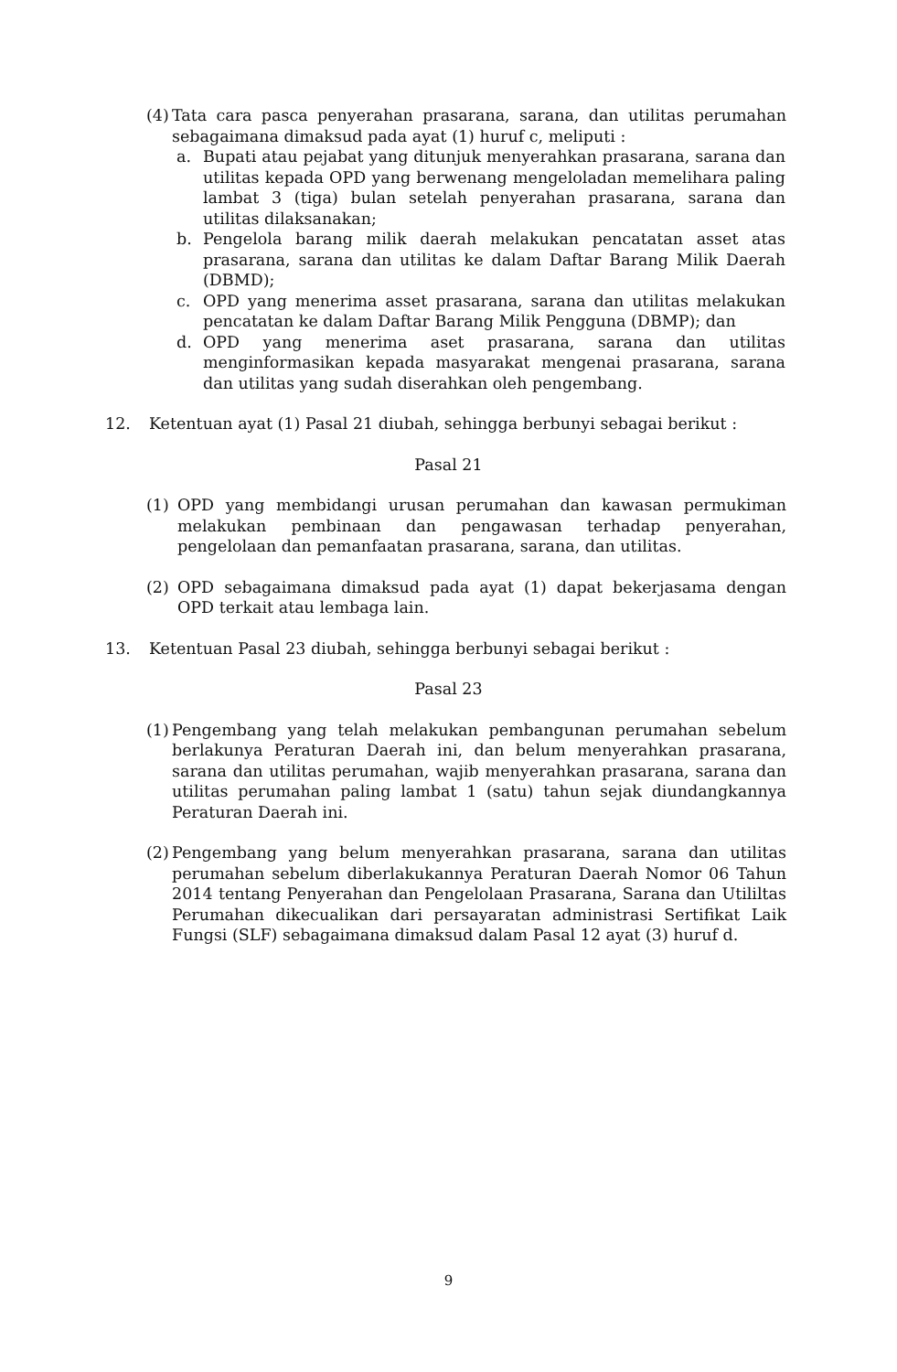(4)
Tata cara pasca penyerahan prasarana, sarana, dan utilitas perumahan sebagaimana dimaksud pada ayat (1) huruf c, meliputi :
a. Bupati atau pejabat yang ditunjuk menyerahkan prasarana, sarana dan utilitas kepada OPD yang berwenang mengeloladan memelihara paling lambat 3 (tiga) bulan setelah penyerahan prasarana, sarana dan utilitas dilaksanakan;
b. Pengelola barang milik daerah melakukan pencatatan asset atas prasarana, sarana dan utilitas ke dalam Daftar Barang Milik Daerah (DBMD);
c. OPD yang menerima asset prasarana, sarana dan utilitas melakukan pencatatan ke dalam Daftar Barang Milik Pengguna (DBMP); dan
d. OPD yang menerima aset prasarana, sarana dan utilitas menginformasikan kepada masyarakat mengenai prasarana, sarana dan utilitas yang sudah diserahkan oleh pengembang.
12. Ketentuan ayat (1) Pasal 21 diubah, sehingga berbunyi sebagai berikut :
Pasal 21
(1) OPD yang membidangi urusan perumahan dan kawasan permukiman melakukan pembinaan dan pengawasan terhadap penyerahan, pengelolaan dan pemanfaatan prasarana, sarana, dan utilitas.
(2) OPD sebagaimana dimaksud pada ayat (1) dapat bekerjasama dengan OPD terkait atau lembaga lain.
13. Ketentuan Pasal 23 diubah, sehingga berbunyi sebagai berikut :
Pasal 23
(1)
Pengembang yang telah melakukan pembangunan perumahan sebelum berlakunya Peraturan Daerah ini, dan belum menyerahkan prasarana, sarana dan utilitas perumahan, wajib menyerahkan prasarana, sarana dan utilitas perumahan paling lambat 1 (satu) tahun sejak diundangkannya Peraturan Daerah ini.
(2)
Pengembang yang belum menyerahkan prasarana, sarana dan utilitas perumahan sebelum diberlakukannya Peraturan Daerah Nomor 06 Tahun 2014 tentang Penyerahan dan Pengelolaan Prasarana, Sarana dan Utililtas Perumahan dikecualikan dari persayaratan administrasi Sertifikat Laik Fungsi (SLF) sebagaimana dimaksud dalam Pasal 12 ayat (3) huruf d.
9